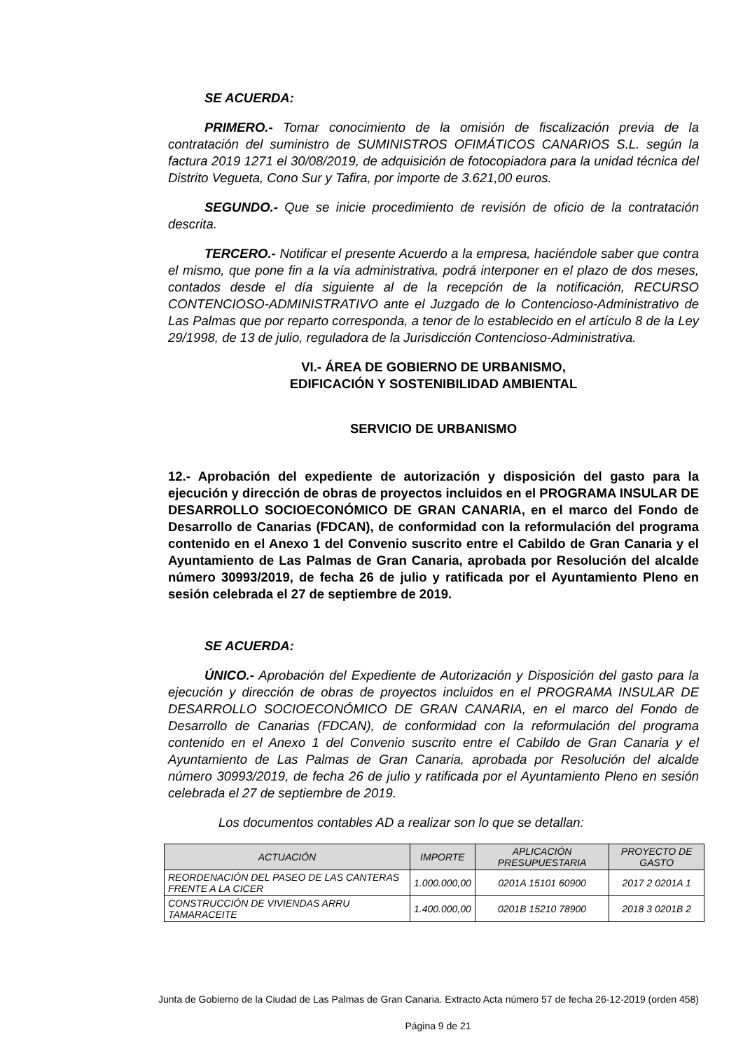SE ACUERDA:
PRIMERO.- Tomar conocimiento de la omisión de fiscalización previa de la contratación del suministro de SUMINISTROS OFIMÁTICOS CANARIOS S.L. según la factura 2019 1271 el 30/08/2019, de adquisición de fotocopiadora para la unidad técnica del Distrito Vegueta, Cono Sur y Tafira, por importe de 3.621,00 euros.
SEGUNDO.- Que se inicie procedimiento de revisión de oficio de la contratación descrita.
TERCERO.- Notificar el presente Acuerdo a la empresa, haciéndole saber que contra el mismo, que pone fin a la vía administrativa, podrá interponer en el plazo de dos meses, contados desde el día siguiente al de la recepción de la notificación, RECURSO CONTENCIOSO-ADMINISTRATIVO ante el Juzgado de lo Contencioso-Administrativo de Las Palmas que por reparto corresponda, a tenor de lo establecido en el artículo 8 de la Ley 29/1998, de 13 de julio, reguladora de la Jurisdicción Contencioso-Administrativa.
VI.- ÁREA DE GOBIERNO DE URBANISMO,
EDIFICACIÓN Y SOSTENIBILIDAD AMBIENTAL
SERVICIO DE URBANISMO
12.- Aprobación del expediente de autorización y disposición del gasto para la ejecución y dirección de obras de proyectos incluidos en el PROGRAMA INSULAR DE DESARROLLO SOCIOECONÓMICO DE GRAN CANARIA, en el marco del Fondo de Desarrollo de Canarias (FDCAN), de conformidad con la reformulación del programa contenido en el Anexo 1 del Convenio suscrito entre el Cabildo de Gran Canaria y el Ayuntamiento de Las Palmas de Gran Canaria, aprobada por Resolución del alcalde número 30993/2019, de fecha 26 de julio y ratificada por el Ayuntamiento Pleno en sesión celebrada el 27 de septiembre de 2019.
SE ACUERDA:
ÚNICO.- Aprobación del Expediente de Autorización y Disposición del gasto para la ejecución y dirección de obras de proyectos incluidos en el PROGRAMA INSULAR DE DESARROLLO SOCIOECONÓMICO DE GRAN CANARIA, en el marco del Fondo de Desarrollo de Canarias (FDCAN), de conformidad con la reformulación del programa contenido en el Anexo 1 del Convenio suscrito entre el Cabildo de Gran Canaria y el Ayuntamiento de Las Palmas de Gran Canaria, aprobada por Resolución del alcalde número 30993/2019, de fecha 26 de julio y ratificada por el Ayuntamiento Pleno en sesión celebrada el 27 de septiembre de 2019.
Los documentos contables AD a realizar son lo que se detallan:
| ACTUACIÓN | IMPORTE | APLICACIÓN PRESUPUESTARIA | PROYECTO DE GASTO |
| --- | --- | --- | --- |
| REORDENACIÓN DEL PASEO DE LAS CANTERAS FRENTE A LA CICER | 1.000.000,00 | 0201A 15101 60900 | 2017 2 0201A 1 |
| CONSTRUCCIÓN DE VIVIENDAS ARRU TAMARACEITE | 1.400.000,00 | 0201B 15210 78900 | 2018 3 0201B 2 |
Junta de Gobierno de la Ciudad de Las Palmas de Gran Canaria. Extracto Acta número 57 de fecha 26-12-2019 (orden 458)
Página 9 de 21